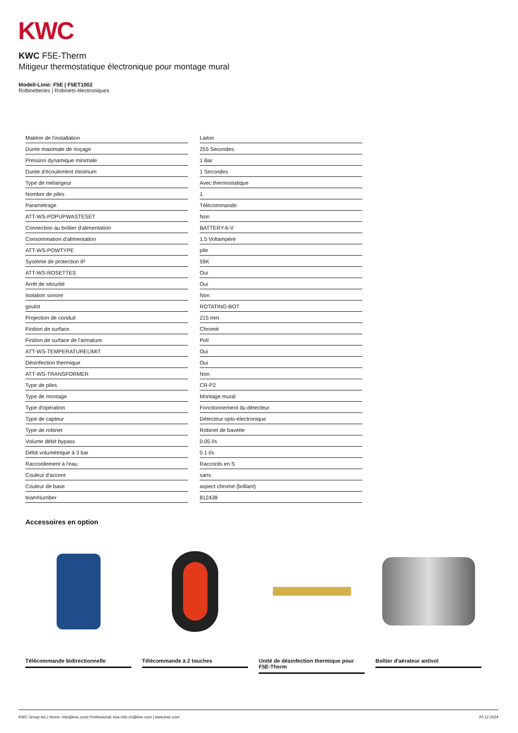KWC
KWC F5E-Therm
Mitigeur thermostatique électronique pour montage mural
Modell-Linie: F5E | F5ET1002
Robinetteries | Robinets électroniques
| Matière de l'installation | Laiton |
| Durée maximale de rinçage | 255 Secondes |
| Pression dynamique minimale | 1 Bar |
| Durée d'écoulement minimum | 1 Secondes |
| Type de mélangeur | Avec thermostatique |
| Nombre de piles | 1 |
| Paramétrage | Télécommande |
| ATT-WS-POPUPWASTESET | Non |
| Connection au boîtier d'alimentation | BATTERY-6-V |
| Consommation d'alimentation | 1.5 Voltampère |
| ATT-WS-POWTYPE | pile |
| Système de protection IP | 59K |
| ATT-WS-ROSETTES | Oui |
| Arrêt de sécurité | Oui |
| Isolation sonore | Non |
| goulot | ROTATING-BOT |
| Projection de conduit | 215 mm |
| Finition de surface | Chromé |
| Finition de surface de l'armature | Poli |
| ATT-WS-TEMPERATURELIMIT | Oui |
| Désinfection thermique | Oui |
| ATT-WS-TRANSFORMER | Non |
| Type de piles | CR-P2 |
| Type de montage | Montage mural |
| Type d'opération | Fonctionnement du détecteur |
| Type de capteur | Détecteur opto-électronique |
| Type de robinet | Robinet de bavette |
| Volume débit bypass | 0.05 l/s |
| Débit volumétrique à 3 bar | 0.1 l/s |
| Raccordement à l'eau | Raccords en S |
| Couleur d'accent | sans |
| Couleur de base | aspect chromé (brillant) |
| teamNumber | 812438 |
Accessoires en option
Télécommande bidirectionnelle
Télécommande à 2 touches
Unité de désinfection thermique pour F5E-Therm
Boîtier d'aérateur antivol
KWC Group AG | Home: info@kwc.com| Professional: kwc-info.ch@kwc.com | www.kwc.com 20.12.2024